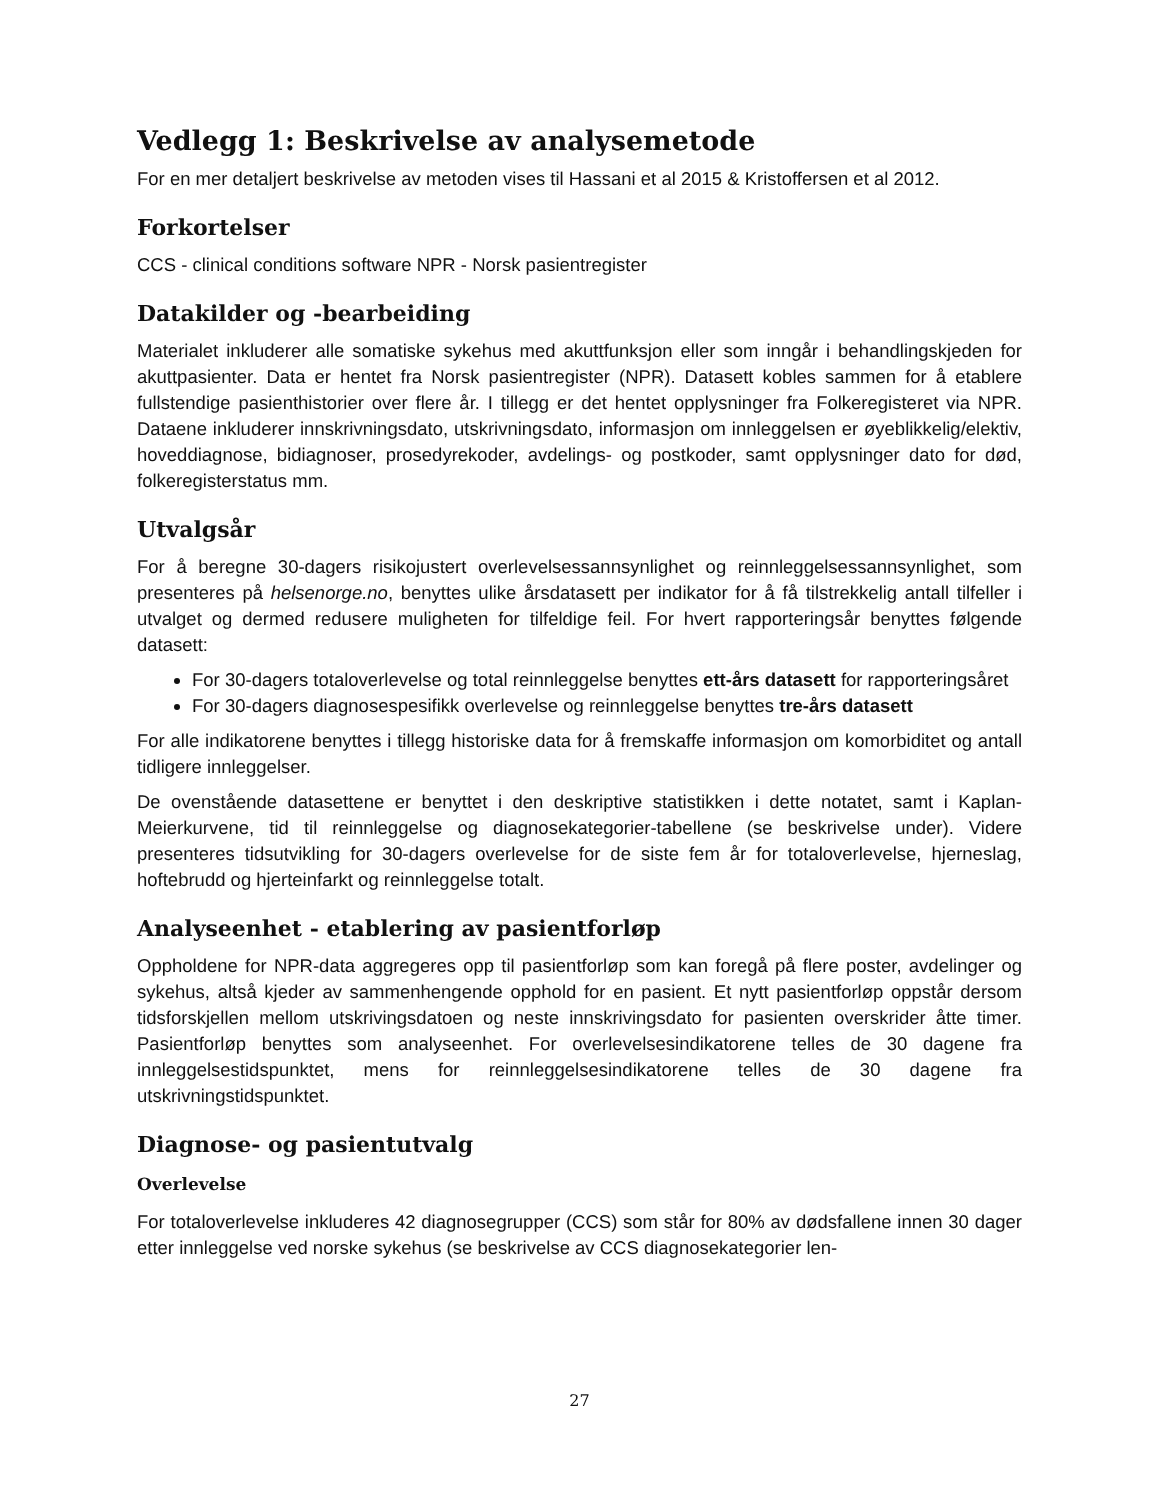Vedlegg 1: Beskrivelse av analysemetode
For en mer detaljert beskrivelse av metoden vises til Hassani et al 2015 & Kristoffersen et al 2012.
Forkortelser
CCS - clinical conditions software NPR - Norsk pasientregister
Datakilder og -bearbeiding
Materialet inkluderer alle somatiske sykehus med akuttfunksjon eller som inngår i behandlingskjeden for akuttpasienter. Data er hentet fra Norsk pasientregister (NPR). Datasett kobles sammen for å etablere fullstendige pasienthistorier over flere år. I tillegg er det hentet opplysninger fra Folkeregisteret via NPR. Dataene inkluderer innskrivningsdato, utskrivningsdato, informasjon om innleggelsen er øyeblikkelig/elektiv, hoveddiagnose, bidiagnoser, prosedyrekoder, avdelings- og postkoder, samt opplysninger dato for død, folkeregisterstatus mm.
Utvalgsår
For å beregne 30-dagers risikojustert overlevelsessannsynlighet og reinnleggelsessannsynlighet, som presenteres på helsenorge.no, benyttes ulike årsdatasett per indikator for å få tilstrekkelig antall tilfeller i utvalget og dermed redusere muligheten for tilfeldige feil. For hvert rapporteringsår benyttes følgende datasett:
For 30-dagers totaloverlevelse og total reinnleggelse benyttes ett-års datasett for rapporteringsåret
For 30-dagers diagnosespesifikk overlevelse og reinnleggelse benyttes tre-års datasett
For alle indikatorene benyttes i tillegg historiske data for å fremskaffe informasjon om komorbiditet og antall tidligere innleggelser.
De ovenstående datasettene er benyttet i den deskriptive statistikken i dette notatet, samt i Kaplan-Meierkurvene, tid til reinnleggelse og diagnosekategorier-tabellene (se beskrivelse under). Videre presenteres tidsutvikling for 30-dagers overlevelse for de siste fem år for totaloverlevelse, hjerneslag, hoftebrudd og hjerteinfarkt og reinnleggelse totalt.
Analyseenhet - etablering av pasientforløp
Oppholdene for NPR-data aggregeres opp til pasientforløp som kan foregå på flere poster, avdelinger og sykehus, altså kjeder av sammenhengende opphold for en pasient. Et nytt pasientforløp oppstår dersom tidsforskjellen mellom utskrivingsdatoen og neste innskrivingsdato for pasienten overskrider åtte timer. Pasientforløp benyttes som analyseenhet. For overlevelsesindikatorene telles de 30 dagene fra innleggelsestidspunktet, mens for reinnleggelsesindikatorene telles de 30 dagene fra utskrivningstidspunktet.
Diagnose- og pasientutvalg
Overlevelse
For totaloverlevelse inkluderes 42 diagnosegrupper (CCS) som står for 80% av dødsfallene innen 30 dager etter innleggelse ved norske sykehus (se beskrivelse av CCS diagnosekategorier len-
27